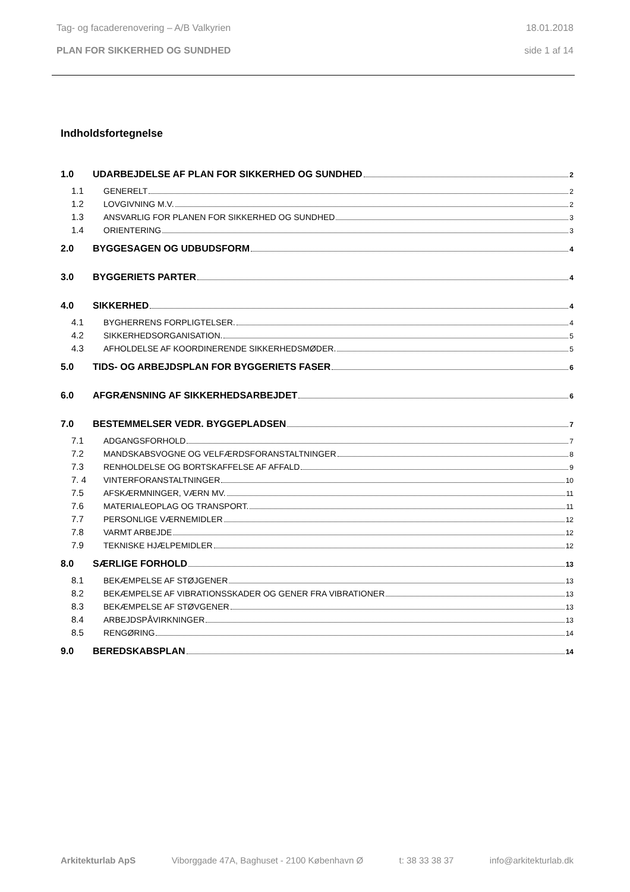Tag- og facaderenovering – A/B Valkyrien 18.01.2018
PLAN FOR SIKKERHED OG SUNDHED side 1 af 14
Indholdsfortegnelse
1.0 UDARBEJDELSE AF PLAN FOR SIKKERHED OG SUNDHED 2
1.1 GENERELT 2
1.2 LOVGIVNING M.V. 2
1.3 ANSVARLIG FOR PLANEN FOR SIKKERHED OG SUNDHED 3
1.4 ORIENTERING 3
2.0 BYGGESAGEN OG UDBUDSFORM 4
3.0 BYGGERIETS PARTER 4
4.0 SIKKERHED 4
4.1 BYGHERRENS FORPLIGTELSER. 4
4.2 SIKKERHEDSORGANISATION. 5
4.3 AFHOLDELSE AF KOORDINERENDE SIKKERHEDSMØDER. 5
5.0 TIDS- OG ARBEJDSPLAN FOR BYGGERIETS FASER 6
6.0 AFGRÆNSNING AF SIKKERHEDSARBEJDET 6
7.0 BESTEMMELSER VEDR. BYGGEPLADSEN 7
7.1 ADGANGSFORHOLD 7
7.2 MANDSKABSVOGNE OG VELFÆRDSFORANSTALTNINGER 8
7.3 RENHOLDELSE OG BORTSKAFFELSE AF AFFALD 9
7. 4 VINTERFORANSTALTNINGER 10
7.5 AFSKÆRMNINGER, VÆRN MV. 11
7.6 MATERIALEOPLAG OG TRANSPORT. 11
7.7 PERSONLIGE VÆRNEMIDLER 12
7.8 VARMT ARBEJDE 12
7.9 TEKNISKE HJÆLPEMIDLER 12
8.0 SÆRLIGE FORHOLD 13
8.1 BEKÆMPELSE AF STØJGENER 13
8.2 BEKÆMPELSE AF VIBRATIONSSKADER OG GENER FRA VIBRATIONER 13
8.3 BEKÆMPELSE AF STØVGENER 13
8.4 ARBEJDSPÅVIRKNINGER 13
8.5 RENGØRING 14
9.0 BEREDSKABSPLAN 14
Arkitekturlab ApS Viborggade 47A, Baghuset - 2100 København Ø t: 38 33 38 37 info@arkitekturlab.dk